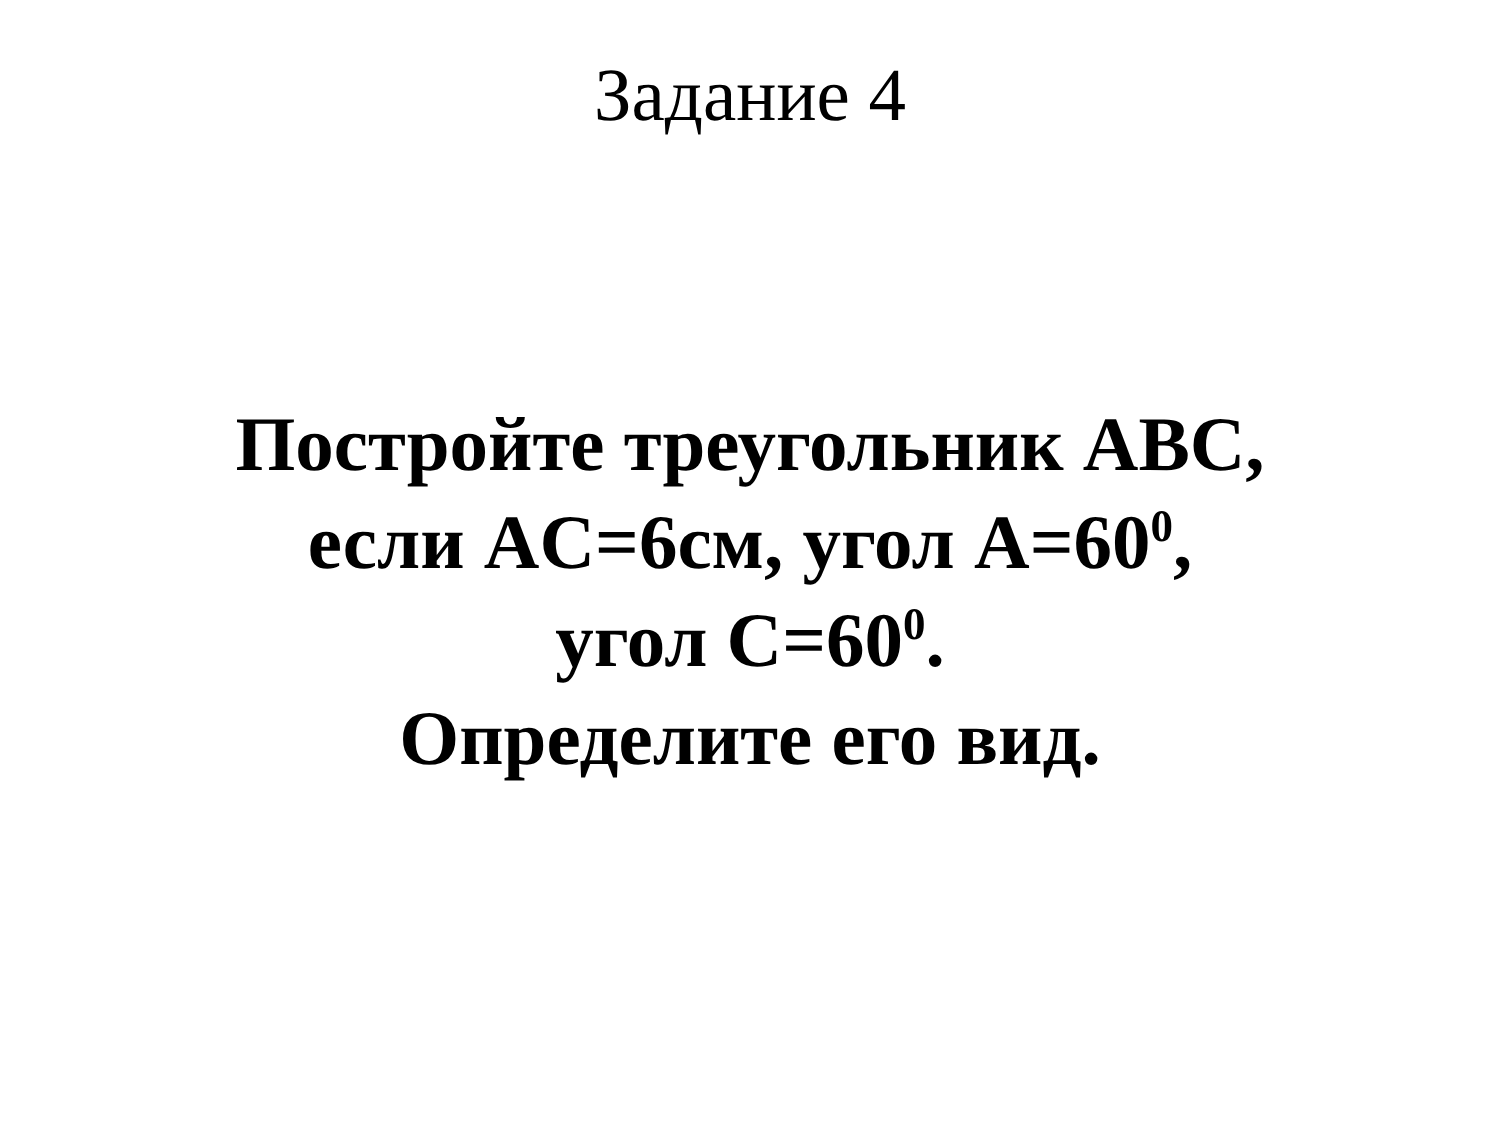Задание 4
Постройте треугольник ABC,
если AC=6см, угол A=60<sup>0</sup>,
угол C=60<sup>0</sup>.
Определите его вид.